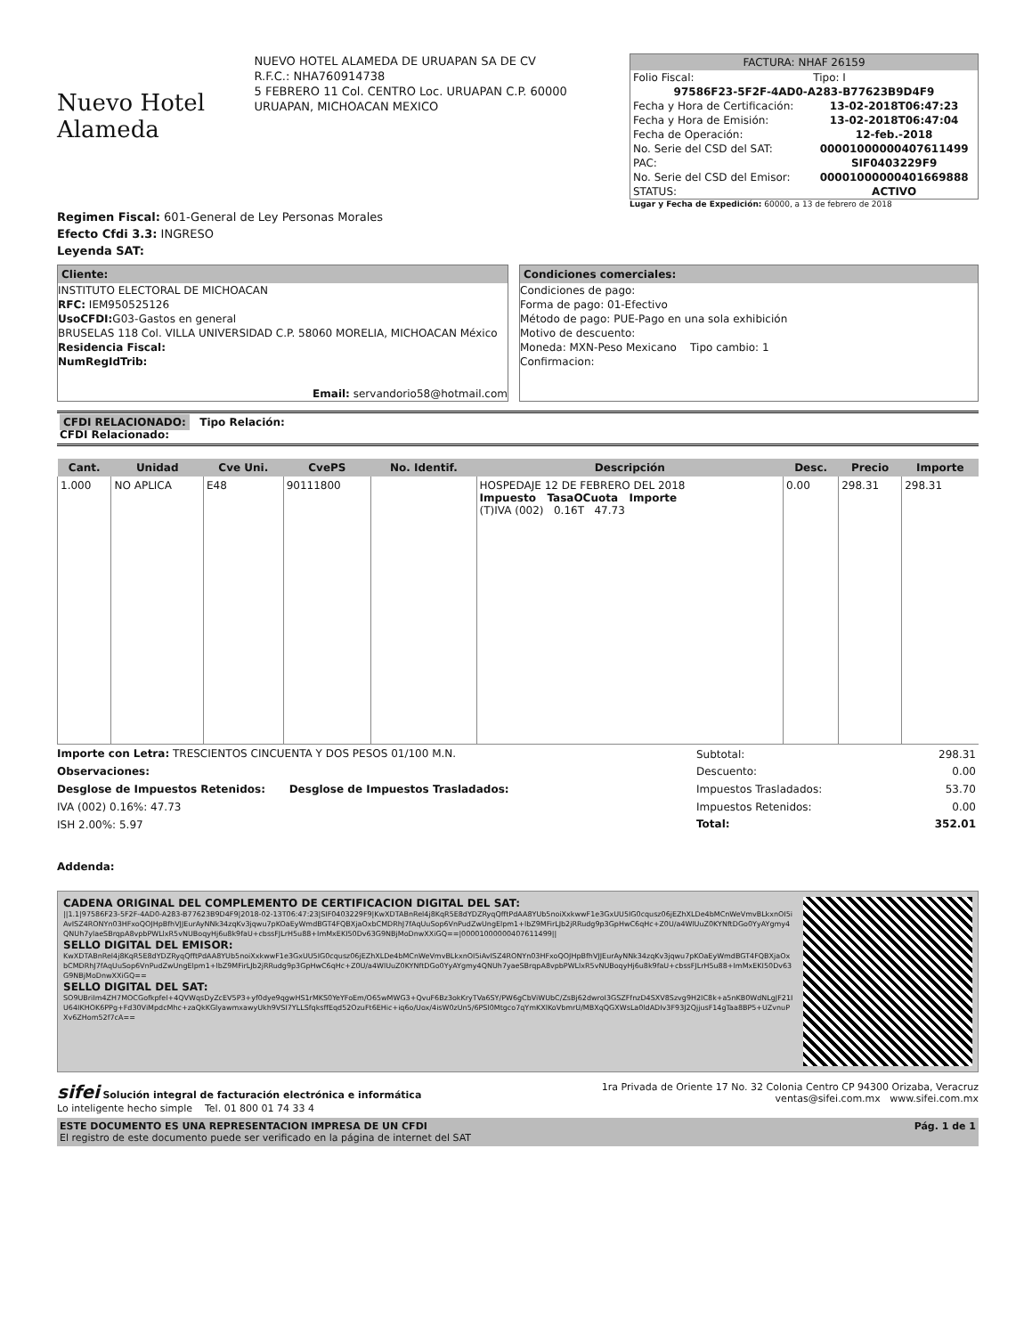Nuevo Hotel Alameda
NUEVO HOTEL ALAMEDA DE URUAPAN SA DE CV
R.F.C.: NHA760914738
5 FEBRERO 11 Col. CENTRO Loc. URUAPAN C.P. 60000
URUAPAN, MICHOACAN MEXICO
FACTURA: NHAF 26159
| Folio Fiscal: | Tipo: I |
| 97586F23-5F2F-4AD0-A283-B77623B9D4F9 | |
| Fecha y Hora de Certificación: | 13-02-2018T06:47:23 |
| Fecha y Hora de Emisión: | 13-02-2018T06:47:04 |
| Fecha de Operación: | 12-feb.-2018 |
| No. Serie del CSD del SAT: | 00001000000407611499 |
| PAC: | SIF0403229F9 |
| No. Serie del CSD del Emisor: | 00001000000401669888 |
| STATUS: | ACTIVO |
Lugar y Fecha de Expedición: 60000, a 13 de febrero de 2018
Regimen Fiscal: 601-General de Ley Personas Morales
Efecto Cfdi 3.3: INGRESO
Leyenda SAT:
Cliente:
INSTITUTO ELECTORAL DE MICHOACAN
RFC: IEM950525126
UsoCFDI: G03-Gastos en general
BRUSELAS 118 Col. VILLA UNIVERSIDAD C.P. 58060 MORELIA, MICHOACAN México
Residencia Fiscal:
NumRegIdTrib:
Email: servandorio58@hotmail.com
Condiciones comerciales:
Condiciones de pago:
Forma de pago: 01-Efectivo
Método de pago: PUE-Pago en una sola exhibición
Motivo de descuento:
Moneda: MXN-Peso Mexicano Tipo cambio: 1
Confirmacion:
CFDI RELACIONADO: Tipo Relación:
CFDI Relacionado:
| Cant. | Unidad | Cve Uni. | CvePS | No. Identif. | Descripción | Desc. | Precio | Importe |
| --- | --- | --- | --- | --- | --- | --- | --- | --- |
| 1.000 | NO APLICA | E48 | 90111800 | | HOSPEDAJE 12 DE FEBRERO DEL 2018 Impuesto TasaOCuota Importe (T)IVA (002) 0.16T 47.73 | 0.00 | 298.31 | 298.31 |
Importe con Letra: TRESCIENTOS CINCUENTA Y DOS PESOS 01/100 M.N.
Observaciones:
Desglose de Impuestos Retenidos: Desglose de Impuestos Trasladados:
IVA (002) 0.16%: 47.73
ISH 2.00%: 5.97
| Subtotal: | 298.31 |
| Descuento: | 0.00 |
| Impuestos Trasladados: | 53.70 |
| Impuestos Retenidos: | 0.00 |
| Total: | 352.01 |
Addenda:
CADENA ORIGINAL DEL COMPLEMENTO DE CERTIFICACION DIGITAL DEL SAT:
||1.1|97586F23-5F2F-4AD0-A283-B77623B9D4F9|2018-02-13T06:47:23|SIF0403229F9|KwXDTABnRel4j8KqR5E8dYDZRyqQfftPdAA8YUb5noiXxkwwF1e3GxUU5IG0cqusz06jEZhXLDe4bMCnWeVmvBLkxnOI5iAvISZ4RONYn03HFxoQOJHpBfhVJJEurAyNNk34zqKv3jqwu7pKOaEyWmdBGT4FQBXjaOxbCMDRhJ7fAqUuSop6VnPudZwUngElpm1+lbZ9MFirLJb2jRRudg9p3GpHwC6qHc+Z0U/a4WlUuZ0KYNftDGo0YyAYgmy4QNUh7ylaeSBrqpA8vpbPWLlxR5vNUBoqyHj6u8k9faU+cbssFJLrH5u88+ImMxEKI50Dv63G9NBjMoDnwXXiGQ==|00001000000407611499||
SELLO DIGITAL DEL EMISOR:
KwXDTABnRel4j8KqR5E8dYDZRyqQfftPdAA8YUb5noiXxkwwF1e3GxUU5IG0cqusz06jEZhXLDe4bMCnWeVmvBLkxnOI5iAvISZ4RONYn03HFxoQOJHpBfhVJJEurAyNNk34zqKv3jqwu7pKOaEyWmdBGT4FQBXjaOxbCMDRhJ7fAqUuSop6VnPudZwUngElpm1+lbZ9MFirLJb2jRRudg9p3GpHwC6qHc+Z0U/a4WlUuZ0KYNftDGo0YyAYgmy4QNUh7yaeSBrqpA8vpbPWLlxR5vNUBoqyHj6u8k9faU+cbssFJLrH5u88+ImMxEKI50Dv63G9NBjMoDnwXXiGQ==
SELLO DIGITAL DEL SAT:
SO9UBriIm4ZH7MOCGofkpfel+4QVWqsDyZcEV5P3+yf0dye9qgwHS1rMKS0YeYFoEm/O65wMWG3+QvuF6Bz3okKryTVa6SY/PW6gCbViWUbC/ZsBj62dwroI3GSZFfnzD4SXV8Szvg9H2IC8k+a5nKB0WdNLgJF21IU64IKHOK6PPg+Fd30ViMpdcMhc+zaQkKGlyawmxawyUkh9VSI7YLLSfqksffEqd52OzuFt6EHic+iq6o/Uox/4isW0zUn5/6PSl0Mtgco7qYmKXlKoVbmrU/MBXqQGXWsLa0ldADIv3F93J2QjjusF14gTaa8BP5+UZvnuPXv6ZHom52f7cA==
sifei Solución integral de facturación electrónica e informática
Lo inteligente hecho simple Tel. 01 800 01 74 33 4
1ra Privada de Oriente 17 No. 32 Colonia Centro CP 94300 Orizaba, Veracruz
ventas@sifei.com.mx www.sifei.com.mx
ESTE DOCUMENTO ES UNA REPRESENTACION IMPRESA DE UN CFDI
El registro de este documento puede ser verificado en la página de internet del SAT
Pág. 1 de 1